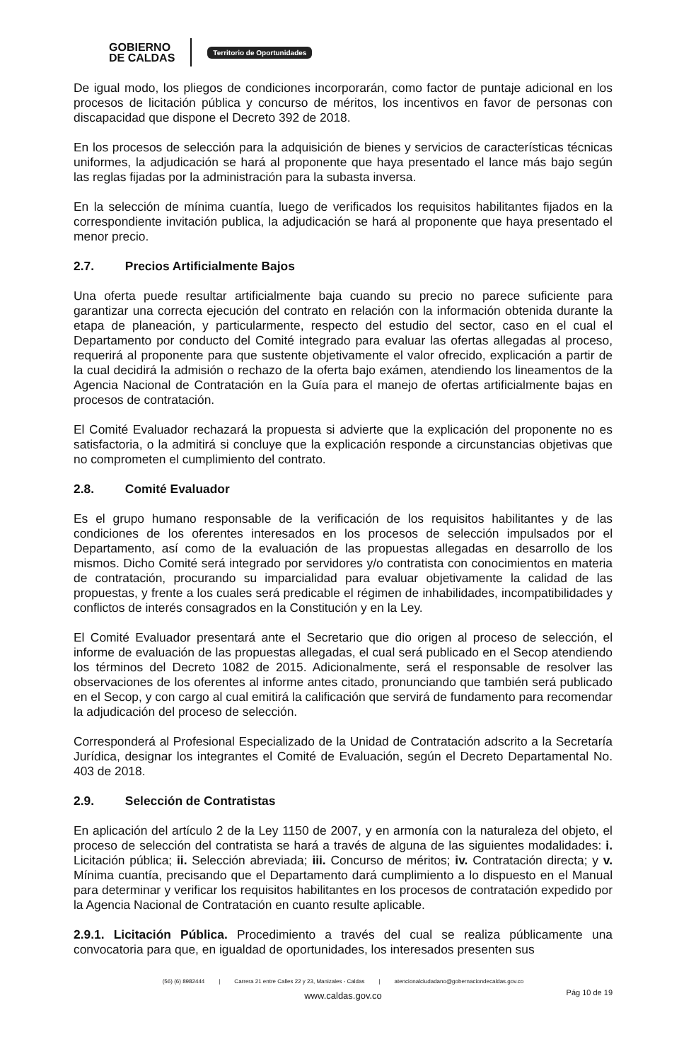GOBIERNO
DE CALDAS
Territorio de Oportunidades
De igual modo, los pliegos de condiciones incorporarán, como factor de puntaje adicional en los procesos de licitación pública y concurso de méritos, los incentivos en favor de personas con discapacidad que dispone el Decreto 392 de 2018.
En los procesos de selección para la adquisición de bienes y servicios de características técnicas uniformes, la adjudicación se hará al proponente que haya presentado el lance más bajo según las reglas fijadas por la administración para la subasta inversa.
En la selección de mínima cuantía, luego de verificados los requisitos habilitantes fijados en la correspondiente invitación publica, la adjudicación se hará al proponente que haya presentado el menor precio.
2.7. Precios Artificialmente Bajos
Una oferta puede resultar artificialmente baja cuando su precio no parece suficiente para garantizar una correcta ejecución del contrato en relación con la información obtenida durante la etapa de planeación, y particularmente, respecto del estudio del sector, caso en el cual el Departamento por conducto del Comité integrado para evaluar las ofertas allegadas al proceso, requerirá al proponente para que sustente objetivamente el valor ofrecido, explicación a partir de la cual decidirá la admisión o rechazo de la oferta bajo exámen, atendiendo los lineamentos de la Agencia Nacional de Contratación en la Guía para el manejo de ofertas artificialmente bajas en procesos de contratación.
El Comité Evaluador rechazará la propuesta si advierte que la explicación del proponente no es satisfactoria, o la admitirá si concluye que la explicación responde a circunstancias objetivas que no comprometen el cumplimiento del contrato.
2.8. Comité Evaluador
Es el grupo humano responsable de la verificación de los requisitos habilitantes y de las condiciones de los oferentes interesados en los procesos de selección impulsados por el Departamento, así como de la evaluación de las propuestas allegadas en desarrollo de los mismos. Dicho Comité será integrado por servidores y/o contratista con conocimientos en materia de contratación, procurando su imparcialidad para evaluar objetivamente la calidad de las propuestas, y frente a los cuales será predicable el régimen de inhabilidades, incompatibilidades y conflictos de interés consagrados en la Constitución y en la Ley.
El Comité Evaluador presentará ante el Secretario que dio origen al proceso de selección, el informe de evaluación de las propuestas allegadas, el cual será publicado en el Secop atendiendo los términos del Decreto 1082 de 2015. Adicionalmente, será el responsable de resolver las observaciones de los oferentes al informe antes citado, pronunciando que también será publicado en el Secop, y con cargo al cual emitirá la calificación que servirá de fundamento para recomendar la adjudicación del proceso de selección.
Corresponderá al Profesional Especializado de la Unidad de Contratación adscrito a la Secretaría Jurídica, designar los integrantes el Comité de Evaluación, según el Decreto Departamental No. 403 de 2018.
2.9. Selección de Contratistas
En aplicación del artículo 2 de la Ley 1150 de 2007, y en armonía con la naturaleza del objeto, el proceso de selección del contratista se hará a través de alguna de las siguientes modalidades: i. Licitación pública; ii. Selección abreviada; iii. Concurso de méritos; iv. Contratación directa; y v. Mínima cuantía, precisando que el Departamento dará cumplimiento a lo dispuesto en el Manual para determinar y verificar los requisitos habilitantes en los procesos de contratación expedido por la Agencia Nacional de Contratación en cuanto resulte aplicable.
2.9.1. Licitación Pública. Procedimiento a través del cual se realiza públicamente una convocatoria para que, en igualdad de oportunidades, los interesados presenten sus
(56) (6) 8982444 | Carrera 21 entre Calles 22 y 23, Manizales - Caldas | atencionalciudadano@gobernaciondecaldas.gov.co
www.caldas.gov.co
Pág 10 de 19